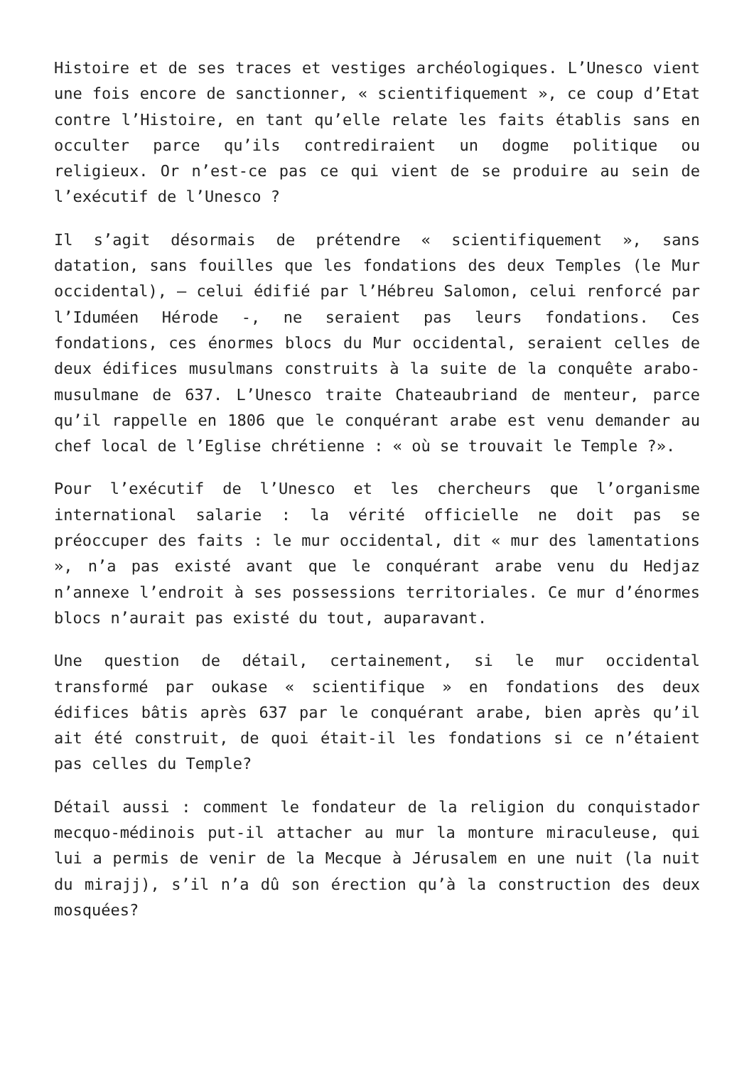Histoire et de ses traces et vestiges archéologiques. L’Unesco vient une fois encore de sanctionner, « scientifiquement », ce coup d’Etat contre l’Histoire, en tant qu’elle relate les faits établis sans en occulter parce qu’ils contrediraient un dogme politique ou religieux. Or n’est-ce pas ce qui vient de se produire au sein de l’exécutif de l’Unesco ?
Il s’agit désormais de prétendre « scientifiquement », sans datation, sans fouilles que les fondations des deux Temples (le Mur occidental), – celui édifié par l’Hébreu Salomon, celui renforcé par l’Iduméen Hérode -, ne seraient pas leurs fondations. Ces fondations, ces énormes blocs du Mur occidental, seraient celles de deux édifices musulmans construits à la suite de la conquête arabo-musulmane de 637. L’Unesco traite Chateaubriand de menteur, parce qu’il rappelle en 1806 que le conquérant arabe est venu demander au chef local de l’Eglise chrétienne : « où se trouvait le Temple ?».
Pour l’exécutif de l’Unesco et les chercheurs que l’organisme international salarie : la vérité officielle ne doit pas se préoccuper des faits : le mur occidental, dit « mur des lamentations », n’a pas existé avant que le conquérant arabe venu du Hedjaz n’annexe l’endroit à ses possessions territoriales. Ce mur d’énormes blocs n’aurait pas existé du tout, auparavant.
Une question de détail, certainement, si le mur occidental transformé par oukase « scientifique » en fondations des deux édifices bâtis après 637 par le conquérant arabe, bien après qu’il ait été construit, de quoi était-il les fondations si ce n’étaient pas celles du Temple?
Détail aussi : comment le fondateur de la religion du conquistador mecquo-médinois put-il attacher au mur la monture miraculeuse, qui lui a permis de venir de la Mecque à Jérusalem en une nuit (la nuit du mirajj), s’il n’a dû son érection qu’à la construction des deux mosquées?